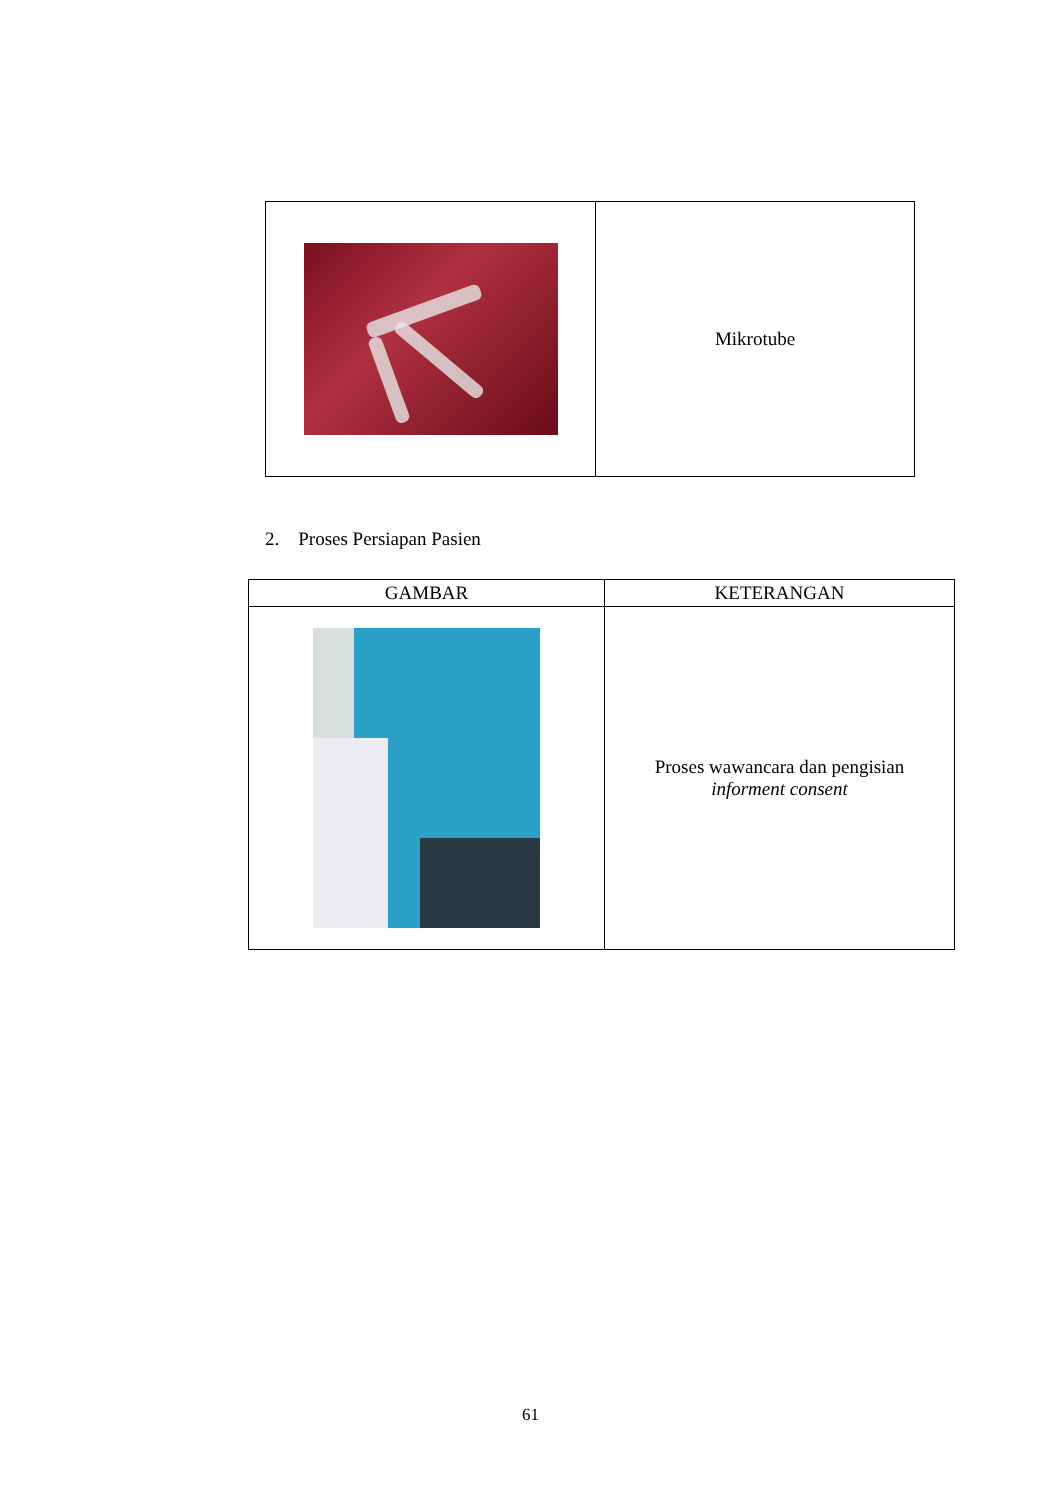| | Mikrotube |
2. Proses Persiapan Pasien
| GAMBAR | KETERANGAN |
| --- | --- |
| | Proses wawancara dan pengisian informent consent |
61